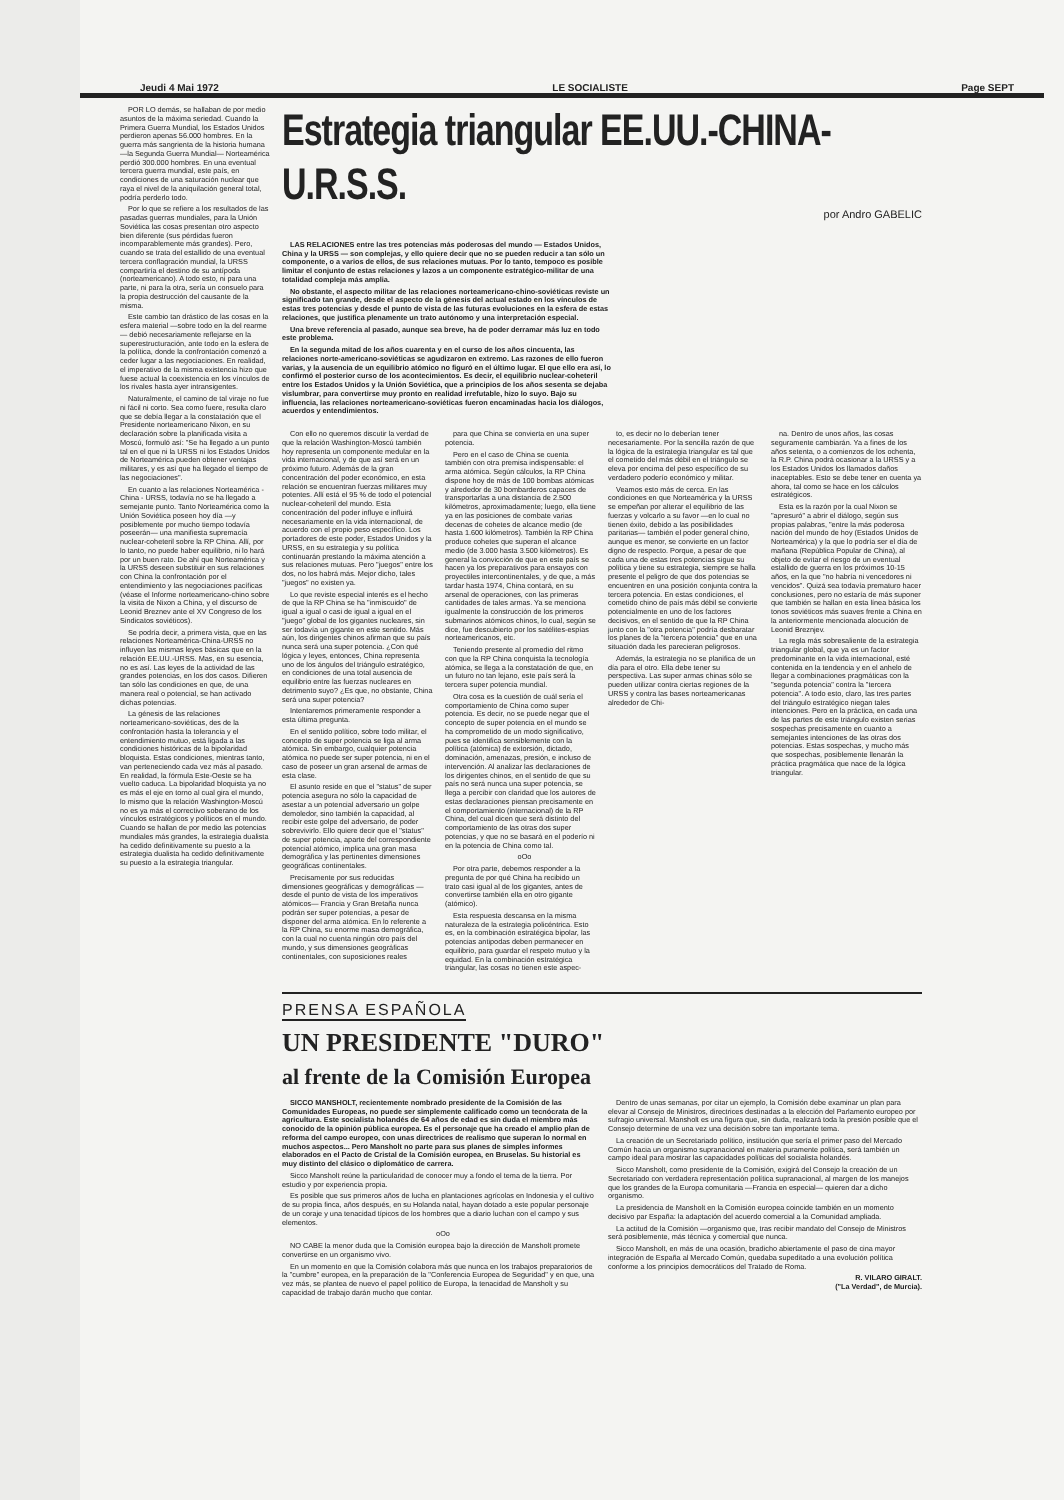Jeudi 4 Mai 1972 LE SOCIALISTE Page SEPT
POR LO demás, se hallaban de por medio asuntos de la máxima seriedad. Cuando la Primera Guerra Mundial, los Estados Unidos perdieron apenas 56.000 hombres. En la guerra más sangrienta de la historia humana —la Segunda Guerra Mundial— Norteamérica perdió 300.000 hombres. En una eventual tercera guerra mundial, este país, en condiciones de una saturación nuclear que raya el nivel de la aniquilación general total, podría perderlo todo.
Por lo que se refiere a los resultados de las pasadas guerras mundiales, para la Unión Soviética las cosas presentan otro aspecto bien diferente (sus pérdidas fueron incomparablemente más grandes). Pero, cuando se trata del estallido de una eventual tercera conflagración mundial, la URSS compartiría el destino de su antípoda (norteamericano). A todo esto, ni para una parte, ni para la otra, sería un consuelo para la propia destrucción del causante de la misma.
Este cambio tan drástico de las cosas en la esfera material —sobre todo en la del rearme— debió necesariamente reflejarse en la superestructuración, ante todo en la esfera de la política, donde la confrontación comenzó a ceder lugar a las negociaciones. En realidad, el imperativo de la misma existencia hizo que fuese actual la coexistencia en los vínculos de los rivales hasta ayer intransigentes.
Naturalmente, el camino de tal viraje no fue ni fácil ni corto. Sea como fuere, resulta claro que se debía llegar a la constatación que el Presidente norteamericano Nixon, en su declaración sobre la planificada visita a Moscú, formuló así: "Se ha llegado a un punto tal en el que ni la URSS ni los Estados Unidos de Norteamérica pueden obtener ventajas militares, y es así que ha llegado el tiempo de las negociaciones".
En cuanto a las relaciones Norteamérica - China - URSS, todavía no se ha llegado a semejante punto. Tanto Norteamérica como la Unión Soviética poseen hoy día —y posiblemente por mucho tiempo todavía poseerán— una manifiesta supremacía nuclear-coheteril sobre la RP China. Allí, por lo tanto, no puede haber equilibrio, ni lo hará por un buen rato. De ahí que Norteamérica y la URSS deseen substituir en sus relaciones con China la confrontación por el entendimiento y las negociaciones pacíficas (véase el Informe norteamericano-chino sobre la visita de Nixon a China, y el discurso de Leonid Breznev ante el XV Congreso de los Sindicatos soviéticos).
Se podría decir, a primera vista, que en las relaciones Norteamérica-China-URSS no influyen las mismas leyes básicas que en la relación EE.UU.-URSS. Mas, en su esencia, no es así. Las leyes de la actividad de las grandes potencias, en los dos casos. Difieren tan sólo las condiciones en que, de una manera real o potencial, se han activado dichas potencias.
La génesis de las relaciones norteamericano-soviéticas, des de la confrontación hasta la tolerancia y el entendimiento mutuo, está ligada a las condiciones históricas de la bipolaridad bloquista. Estas condiciones, mientras tanto, van perteneciendo cada vez más al pasado. En realidad, la fórmula Este-Oeste se ha vuelto caduca. La bipolaridad bloquista ya no es más el eje en torno al cual gira el mundo, lo mismo que la relación Washington-Moscú no es ya más el correctivo soberano de los vínculos estratégicos y políticos en el mundo. Cuando se hallan de por medio las potencias mundiales más grandes, la estrategia dualista ha cedido definitivamente su puesto a la estrategia dualista ha cedido definitivamente su puesto a la estrategia triangular.
Estrategia triangular EE.UU.-CHINA-U.R.S.S.
por Andro GABELIC
LAS RELACIONES entre las tres potencias más poderosas del mundo — Estados Unidos, China y la URSS — son complejas, y ello quiere decir que no se pueden reducir a tan sólo un componente, o a varios de ellos, de sus relaciones mutuas. Por lo tanto, tempoco es posible limitar el conjunto de estas relaciones y lazos a un componente estratégico-militar de una totalidad compleja más amplia.
No obstante, el aspecto militar de las relaciones norteamericano-chino-soviéticas reviste un significado tan grande, desde el aspecto de la génesis del actual estado en los vínculos de estas tres potencias y desde el punto de vista de las futuras evoluciones en la esfera de estas relaciones, que justifica plenamente un trato autónomo y una interpretación especial.
Una breve referencia al pasado, aunque sea breve, ha de poder derramar más luz en todo este problema.
En la segunda mitad de los años cuarenta y en el curso de los años cincuenta, las relaciones norte-americano-soviéticas se agudizaron en extremo. Las razones de ello fueron varias, y la ausencia de un equilibrio atómico no figuró en el último lugar. El que ello era así, lo confirmó el posterior curso de los acontecimientos. Es decir, el equilibrio nuclear-coheteril entre los Estados Unidos y la Unión Soviética, que a principios de los años sesenta se dejaba vislumbrar, para convertirse muy pronto en realidad irrefutable, hizo lo suyo. Bajo su influencia, las relaciones norteamericano-soviéticas fueron encaminadas hacia los diálogos, acuerdos y entendimientos.
Con ello no queremos discutir la verdad de que la relación Washington-Moscú también hoy representa un componente medular en la vida internacional, y de que así será en un próximo futuro. Además de la gran concentración del poder económico, en esta relación se encuentran fuerzas militares muy potentes. Allí está el 95 % de todo el potencial nuclear-coheteril del mundo. Esta concentración del poder influye e influirá necesariamente en la vida internacional, de acuerdo con el propio peso específico. Los portadores de este poder, Estados Unidos y la URSS, en su estrategia y su política continuarán prestando la máxima atención a sus relaciones mutuas. Pero "juegos" entre los dos, no los habrá más. Mejor dicho, tales "juegos" no existen ya.
Lo que reviste especial interés es el hecho de que la RP China se ha "inmiscuido" de igual a igual o casi de igual a igual en el "juego" global de los gigantes nucleares, sin ser todavía un gigante en este sentido. Más aún, los dirigentes chinos afirman que su país nunca será una super potencia. ¿Con qué lógica y leyes, entonces, China representa uno de los ángulos del triángulo estratégico, en condiciones de una total ausencia de equilibrio entre las fuerzas nucleares en detrimento suyo? ¿Es que, no obstante, China será una super potencia?
Intentaremos primeramente responder a esta última pregunta.
En el sentido político, sobre todo militar, el concepto de super potencia se liga al arma atómica. Sin embargo, cualquier potencia atómica no puede ser super potencia, ni en el caso de poseer un gran arsenal de armas de esta clase.
El asunto reside en que el "status" de super potencia asegura no sólo la capacidad de asestar a un potencial adversario un golpe demoledor, sino también la capacidad, al recibir este golpe del adversario, de poder sobrevivirlo. Ello quiere decir que el "status" de super potencia, aparte del correspondiente potencial atómico, implica una gran masa demográfica y las pertinentes dimensiones geográficas continentales.
Precisamente por sus reducidas dimensiones geográficas y demográficas —desde el punto de vista de los imperativos atómicos— Francia y Gran Bretaña nunca podrán ser super potencias, a pesar de disponer del arma atómica. En lo referente a la RP China, su enorme masa demográfica, con la cual no cuenta ningún otro país del mundo, y sus dimensiones geográficas continentales, con suposiciones reales
para que China se convierta en una super potencia.
Pero en el caso de China se cuenta también con otra premisa indispensable: el arma atómica. Según cálculos, la RP China dispone hoy de más de 100 bombas atómicas y alrededor de 30 bombarderos capaces de transportarlas a una distancia de 2.500 kilómetros, aproximadamente; luego, ella tiene ya en las posiciones de combate varias decenas de cohetes de alcance medio (de hasta 1.600 kilómetros). También la RP China produce cohetes que superan el alcance medio (de 3.000 hasta 3.500 kilómetros). Es general la convicción de que en este país se hacen ya los preparativos para ensayos con proyectiles intercontinentales, y de que, a más tardar hasta 1974, China contará, en su arsenal de operaciones, con las primeras cantidades de tales armas. Ya se menciona igualmente la construcción de los primeros submarinos atómicos chinos, lo cual, según se dice, fue descubierto por los satélites-espías norteamericanos, etc.
Teniendo presente al promedio del ritmo con que la RP China conquista la tecnología atómica, se llega a la constatación de que, en un futuro no tan lejano, este país será la tercera super potencia mundial.
Otra cosa es la cuestión de cuál sería el comportamiento de China como super potencia. Es decir, no se puede negar que el concepto de super potencia en el mundo se ha comprometido de un modo significativo, pues se identifica sensiblemente con la política (atómica) de extorsión, dictado, dominación, amenazas, presión, e incluso de intervención. Al analizar las declaraciones de los dirigentes chinos, en el sentido de que su país no será nunca una super potencia, se llega a percibir con claridad que los autores de estas declaraciones piensan precisamente en el comportamiento (internacional) de la RP China, del cual dicen que será distinto del comportamiento de las otras dos super potencias, y que no se basará en el poderío ni en la potencia de China como tal.
oOo
Por otra parte, debemos responder a la pregunta de por qué China ha recibido un trato casi igual al de los gigantes, antes de convertirse también ella en otro gigante (atómico).
Esta respuesta descansa en la misma naturaleza de la estrategia policéntrica. Esto es, en la combinación estratégica bipolar, las potencias antipodas deben permanecer en equilibrio, para guardar el respeto mutuo y la equidad. En la combinación estratégica triangular, las cosas no tienen este aspec-
to, es decir no lo deberían tener necesariamente. Por la sencilla razón de que la lógica de la estrategia triangular es tal que el cometido del más débil en el triángulo se eleva por encima del peso específico de su verdadero poderío económico y militar.
Veamos esto más de cerca. En las condiciones en que Norteamérica y la URSS se empeñan por alterar el equilibrio de las fuerzas y volcarlo a su favor —en lo cual no tienen éxito, debido a las posibilidades paritarias— también el poder general chino, aunque es menor, se convierte en un factor digno de respecto. Porque, a pesar de que cada una de estas tres potencias sigue su política y tiene su estrategia, siempre se halla presente el peligro de que dos potencias se encuentren en una posición conjunta contra la tercera potencia. En estas condiciones, el cometido chino de país más débil se convierte potencialmente en uno de los factores decisivos, en el sentido de que la RP China junto con la "otra potencia" podría desbaratar los planes de la "tercera potencia" que en una situación dada les parecieran peligrosos.
Además, la estrategia no se planifica de un día para el otro. Ella debe tener su perspectiva. Las super armas chinas sólo se pueden utilizar contra ciertas regiones de la URSS y contra las bases norteamericanas alrededor de Chi-
na. Dentro de unos años, las cosas seguramente cambiarán. Ya a fines de los años setenta, o a comienzos de los ochenta, la R.P. China podrá ocasionar a la URSS y a los Estados Unidos los llamados daños inaceptables. Esto se debe tener en cuenta ya ahora, tal como se hace en los cálculos estratégicos.
Esta es la razón por la cual Nixon se "apresuró" a abrir el diálogo, según sus propias palabras, "entre la más poderosa nación del mundo de hoy (Estados Unidos de Norteamérica) y la que lo podría ser el día de mañana (República Popular de China), al objeto de evitar el riesgo de un eventual estallido de guerra en los próximos 10-15 años, en la que "no habría ni vencedores ni vencidos". Quizá sea todavía prematuro hacer conclusiones, pero no estaría de más suponer que también se hallan en esta línea básica los tonos soviéticos más suaves frente a China en la anteriormente mencionada alocución de Leonid Breznjev.
La regla más sobresaliente de la estrategia triangular global, que ya es un factor predominante en la vida internacional, esté contenida en la tendencia y en el anhelo de llegar a combinaciones pragmáticas con la "segunda potencia" contra la "tercera potencia". A todo esto, claro, las tres partes del triángulo estratégico niegan tales intenciones. Pero en la práctica, en cada una de las partes de este triángulo existen serias sospechas precisamente en cuanto a semejantes intenciones de las otras dos potencias. Estas sospechas, y mucho más que sospechas, posiblemente llenarán la práctica pragmática que nace de la lógica triangular.
PRENSA ESPAÑOLA
UN PRESIDENTE "DURO"
al frente de la Comisión Europea
SICCO MANSHOLT, recientemente nombrado presidente de la Comisión de las Comunidades Europeas, no puede ser simplemente calificado como un tecnócrata de la agricultura. Este socialista holandés de 64 años de edad es sin duda el miembro más conocido de la opinión pública europea. Es el personaje que ha creado el amplio plan de reforma del campo europeo, con unas directrices de realismo que superan lo normal en muchos aspectos... Pero Mansholt no parte para sus planes de simples informes elaborados en el Pacto de Cristal de la Comisión europea, en Bruselas. Su historial es muy distinto del clásico o diplomático de carrera.
Sicco Mansholt reúne la particularidad de conocer muy a fondo el tema de la tierra. Por estudio y por experiencia propia.
Es posible que sus primeros años de lucha en plantaciones agrícolas en Indonesia y el cultivo de su propia finca, años después, en su Holanda natal, hayan dotado a este popular personaje de un coraje y una tenacidad típicos de los hombres que a diario luchan con el campo y sus elementos.
oOo
NO CABE la menor duda que la Comisión europea bajo la dirección de Mansholt promete convertirse en un organismo vivo.
En un momento en que la Comisión colabora más que nunca en los trabajos preparatorios de la "cumbre" europea, en la preparación de la "Conferencia Europea de Seguridad" y en que, una vez más, se plantea de nuevo el papel político de Europa, la tenacidad de Mansholt y su capacidad de trabajo darán mucho que contar.
Dentro de unas semanas, por citar un ejemplo, la Comisión debe examinar un plan para elevar al Consejo de Ministros, directrices destinadas a la elección del Parlamento europeo por sufragio universal. Mansholt es una figura que, sin duda, realizará toda la presión posible que el Consejo determine de una vez una decisión sobre tan importante tema.
La creación de un Secretariado político, institución que sería el primer paso del Mercado Común hacia un organismo supranacional en materia puramente política, será también un campo ideal para mostrar las capacidades políticas del socialista holandés.
Sicco Mansholt, como presidente de la Comisión, exigirá del Consejo la creación de un Secretariado con verdadera representación política supranacional, al margen de los manejos que los grandes de la Europa comunitaria —Francia en especial— quieren dar a dicho organismo.
La presidencia de Mansholt en la Comisión europea coincide también en un momento decisivo par España: la adaptación del acuerdo comercial a la Comunidad ampliada.
La actitud de la Comisión —organismo que, tras recibir mandato del Consejo de Ministros será posiblemente, más técnica y comercial que nunca.
Sicco Mansholt, en más de una ocasión, bradicho abiertamente el paso de cina mayor integración de España al Mercado Común, quedaba supeditado a una evolución política conforme a los principios democráticos del Tratado de Roma.
R. VILARO GIRALT.
("La Verdad", de Murcia).